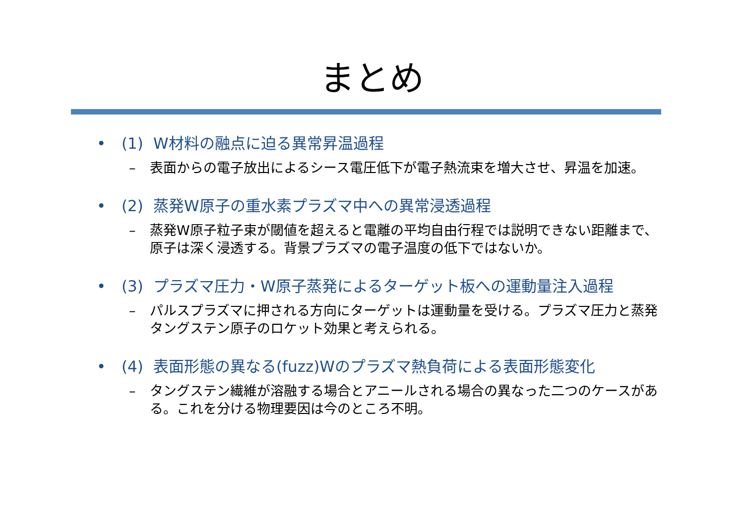まとめ
• (1) W材料の融点に迫る異常昇温過程
– 表面からの電子放出によるシース電圧低下が電子熱流束を増大させ、昇温を加速。
• (2) 蒸発W原子の重水素プラズマ中への異常浸透過程
– 蒸発W原子粒子束が閾値を超えると電離の平均自由行程では説明できない距離まで、原子は深く浸透する。背景プラズマの電子温度の低下ではないか。
• (3) プラズマ圧力・W原子蒸発によるターゲット板への運動量注入過程
– パルスプラズマに押される方向にターゲットは運動量を受ける。プラズマ圧力と蒸発タングステン原子のロケット効果と考えられる。
• (4) 表面形態の異なる(fuzz)Wのプラズマ熱負荷による表面形態変化
– タングステン繊維が溶融する場合とアニールされる場合の異なった二つのケースがある。これを分ける物理要因は今のところ不明。